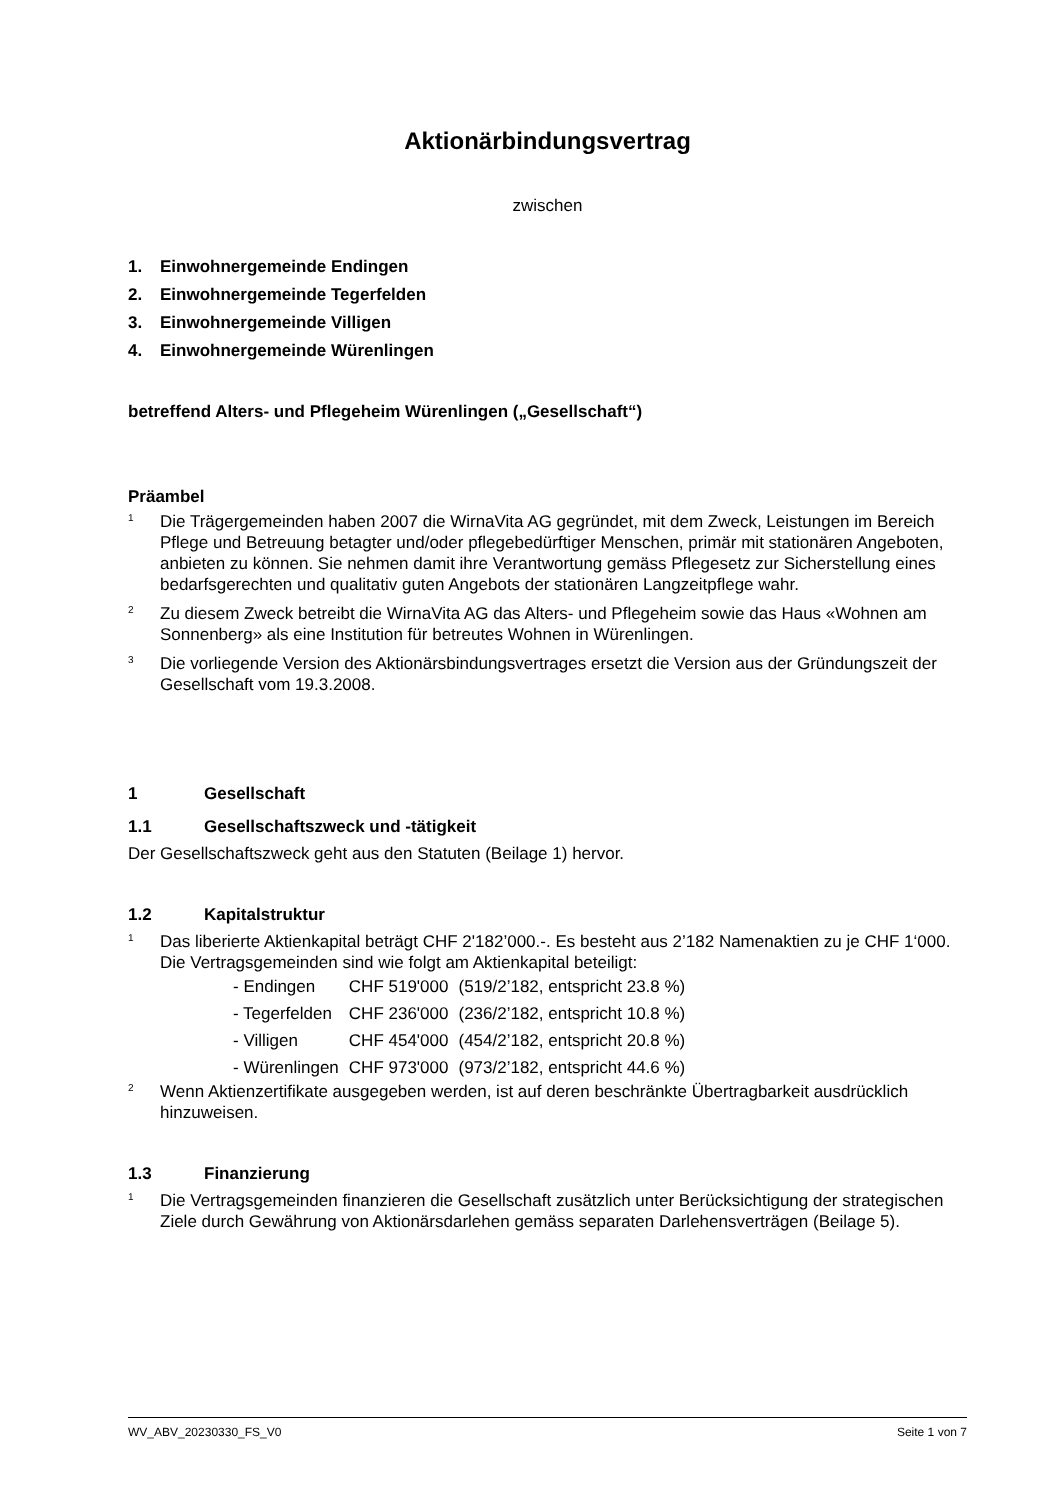Aktionärbindungsvertrag
zwischen
1. Einwohnergemeinde Endingen
2. Einwohnergemeinde Tegerfelden
3. Einwohnergemeinde Villigen
4. Einwohnergemeinde Würenlingen
betreffend Alters- und Pflegeheim Würenlingen („Gesellschaft“)
Präambel
<sup>1</sup>
Die Trägergemeinden haben 2007 die WirnaVita AG gegründet, mit dem Zweck, Leistungen im Bereich Pflege und Betreuung betagter und/oder pflegebedürftiger Menschen, primär mit stationären Angeboten, anbieten zu können. Sie nehmen damit ihre Verantwortung gemäss Pflegesetz zur Sicherstellung eines bedarfsgerechten und qualitativ guten Angebots der stationären Langzeitpflege wahr.
<sup>2</sup>
Zu diesem Zweck betreibt die WirnaVita AG das Alters- und Pflegeheim sowie das Haus «Wohnen am Sonnenberg» als eine Institution für betreutes Wohnen in Würenlingen.
<sup>3</sup>
Die vorliegende Version des Aktionärsbindungsvertrages ersetzt die Version aus der Gründungszeit der Gesellschaft vom 19.3.2008.
1 Gesellschaft
1.1 Gesellschaftszweck und -tätigkeit
Der Gesellschaftszweck geht aus den Statuten (Beilage 1) hervor.
1.2 Kapitalstruktur
<sup>1</sup>
Das liberierte Aktienkapital beträgt CHF 2'182’000.-. Es besteht aus 2’182 Namenaktien zu je CHF 1‘000. Die Vertragsgemeinden sind wie folgt am Aktienkapital beteiligt:
| - Endingen | CHF 519'000 | (519/2’182, entspricht 23.8 %) |
| - Tegerfelden | CHF 236'000 | (236/2’182, entspricht 10.8 %) |
| - Villigen | CHF 454'000 | (454/2’182, entspricht 20.8 %) |
| - Würenlingen | CHF 973'000 | (973/2’182, entspricht 44.6 %) |
<sup>2</sup>
Wenn Aktienzertifikate ausgegeben werden, ist auf deren beschränkte Übertragbarkeit ausdrücklich hinzuweisen.
1.3 Finanzierung
<sup>1</sup>
Die Vertragsgemeinden finanzieren die Gesellschaft zusätzlich unter Berücksichtigung der strategischen Ziele durch Gewährung von Aktionärsdarlehen gemäss separaten Darlehensverträgen (Beilage 5).
WV_ABV_20230330_FS_V0 Seite 1 von 7